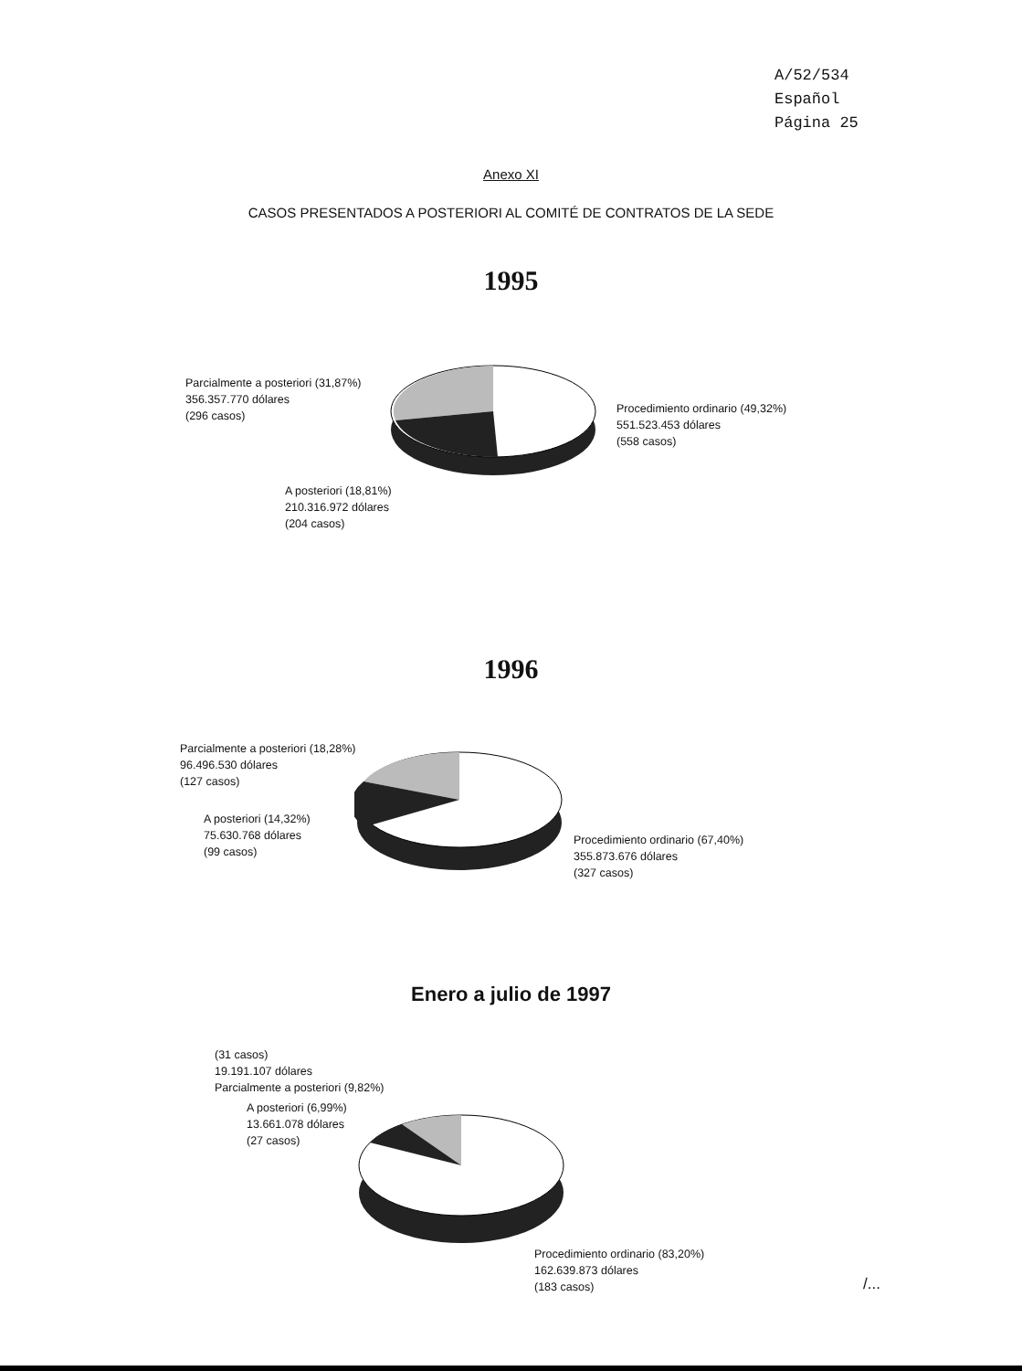A/52/534
Español
Página 25
Anexo XI
CASOS PRESENTADOS A POSTERIORI AL COMITÉ DE CONTRATOS DE LA SEDE
1995
Parcialmente a posteriori (31,87%)
356.357.770 dólares
(296 casos)
Procedimiento ordinario (49,32%)
551.523.453 dólares
(558 casos)
A posteriori (18,81%)
210.316.972 dólares
(204 casos)
1996
Parcialmente a posteriori (18,28%)
96.496.530 dólares
(127 casos)
A posteriori (14,32%)
75.630.768 dólares
(99 casos)
Procedimiento ordinario (67,40%)
355.873.676 dólares
(327 casos)
Enero a julio de 1997
(31 casos)
19.191.107 dólares
Parcialmente a posteriori (9,82%)
A posteriori (6,99%)
13.661.078 dólares
(27 casos)
Procedimiento ordinario (83,20%)
162.639.873 dólares
(183 casos)
/...